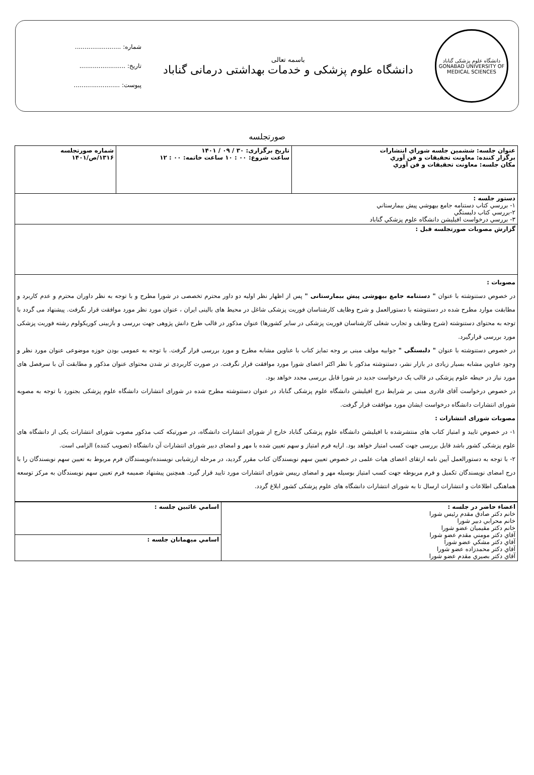دانشگاه علوم پزشکی گناباد
GONABAD UNIVERSITY OF MEDICAL SCIENCES
باسمه تعالی
دانشگاه علوم پزشکی و خدمات بهداشتی درمانی گناباد
شماره: ........................
تاریخ: ........................
پیوست: ........................
صورتجلسه
| عنوان جلسه: ششمین جلسه شوراي انتشارات برگزار کننده: معاونت تحقيقات و فن آوري مكان جلسه: معاونت تحقيقات و فن آوري | تاريخ برگزاری: ۳۰ / ۰۹ / ۱۴۰۱ ساعت شروع: ۰۰ : ۱۰ ساعت خاتمه: ۰۰ : ۱۲ | شماره صورتجلسه ۱۳۱۶/ص/۱۴۰۱ |
| دستور جلسه : ۱- بررسي كتاب دستنامه جامع بيهوشي پيش بيمارستاني ۲-بررسي كتاب دلبستگي ۳- بررسي درخواست افيليشن دانشگاه علوم پزشكي گناباد | | |
| گزارش مصوبات صورتجلسه قبل : | | |
| مصوبات : در خصوص دستنوشته با عنوان " دستنامه جامع بیهوشی پیش بیمارستانی " پس از اظهار نظر اولیه دو داور محترم تخصصی در شورا مطرح و با توجه به نظر داوران محترم و عدم کاربرد و مطابقت موارد مطرح شده در دستنوشته با دستورالعمل و شرح وظایف کارشناسان فوریت پزشکی شاغل در محیط های بالینی ایران ، عنوان مورد نظر مورد موافقت قرار نگرفت. پیشنهاد می گردد با توجه به محتوای دستنوشته (شرح وظایف و تجارب شغلی کارشناسان فوریت پزشکی در سایر کشورها) عنوان مذکور در قالب طرح دانش پژوهی جهت بررسی و بازبینی کوریکولوم رشته فوریت پزشکی مورد بررسی قرارگیرد. در خصوص دستنوشته با عنوان " دلبستگی " جوابیه مولف مبنی بر وجه تمایز کتاب با عناوین مشابه مطرح و مورد بررسی قرار گرفت. با توجه به عمومی بودن حوزه موضوعی عنوان مورد نظر و وجود عناوین مشابه بسیار زیادی در بازار نشر، دستنوشته مذکور با نظر اکثر اعضای شورا مورد موافقت قرار نگرفت. در صورت کاربردی تر شدن محتوای عنوان مذکور و مطابقت آن با سرفصل های مورد نیاز در حیطه علوم پزشکی در قالب یک درخواست جدید در شورا قابل بررسی مجدد خواهد بود. در خصوص درخواست آقای قادری مبنی بر شرایط درج افیلیشن دانشگاه علوم پزشکی گناباد در عنوان دستنوشته مطرح شده در شورای انتشارات دانشگاه علوم پزشکی بجنورد با توجه به مصوبه شورای انتشارات دانشگاه درخواست ایشان مورد موافقت قرار گرفت. مصوبات شورای انتشارات : ۱- در خصوص تایید و امتیاز کتاب های منتشرشده با افیلیشن دانشگاه علوم پزشکی گناباد خارج از شورای انتشارات دانشگاه، در صورتیکه کتب مذکور مصوب شورای انتشارات یکی از دانشگاه های علوم پزشکی کشور باشد قابل بررسی جهت کسب امتیاز خواهد بود. ارایه فرم امتیاز و سهم تعیین شده با مهر و امضای دبیر شورای انتشارات آن دانشگاه (تصویب کننده) الزامی است. ۲- با توجه به دستورالعمل آیین نامه ارتقای اعضای هیات علمی در خصوص تعیین سهم نویسندگان کتاب مقرر گردید، در مرحله ارزشیابی نویسنده/نویسندگان فرم مربوط به تعیین سهم نویسندگان را با درج امضای نویسندگان تکمیل و فرم مربوطه جهت کسب امتیاز بوسیله مهر و امضای رییس شورای انتشارات مورد تایید قرار گیرد. همچنین پیشنهاد ضمیمه فرم تعیین سهم نویسندگان به مرکز توسعه هماهنگی اطلاعات و انتشارات ارسال تا به شورای انتشارات دانشگاه های علوم پزشکی کشور ابلاغ گردد. | | |
| اعضاء حاضر در جلسه : خانم دكتر صادق مقدم رئيس شورا خانم محرابي دبير شورا خانم دكتر مقيميان عضو شورا آقاي دكتر مومني مقدم عضو شورا آقاي دكتر مشكي عضو شورا آقاي دكتر محمدزاده عضو شورا آقاي دكتر بصيري مقدم عضو شورا | اسامي غائبين جلسه : |
| | اسامي ميهمانان جلسه : |